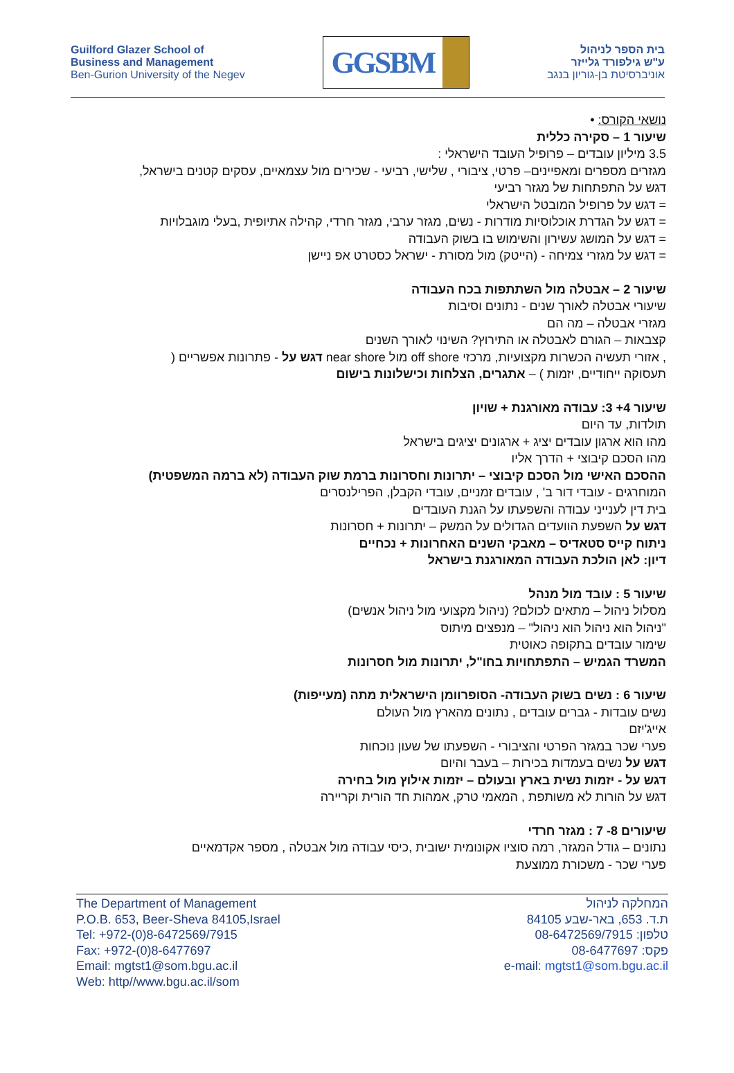Guilford Glazer School of
Business and Management
Ben-Gurion University of the Negev
GGSBM
בית הספר לניהול
ע"ש גילפורד גלייזר
אוניברסיטת בן-גוריון בנגב
נושאי הקורס: •
שיעור 1 – סקירה כללית
3.5 מיליון עובדים – פרופיל העובד הישראלי :
מגזרים מספרים ומאפיינים– פרטי, ציבורי , שלישי, רביעי - שכירים מול עצמאיים, עסקים קטנים בישראל,
דגש על התפתחות של מגזר רביעי
= דגש על פרופיל המובטל הישראלי
= דגש על הגדרת אוכלוסיות מודרות - נשים, מגזר ערבי, מגזר חרדי, קהילה אתיופית ,בעלי מוגבלויות
= דגש על המושג עשירון והשימוש בו בשוק העבודה
= דגש על מגזרי צמיחה - (הייטק) מול מסורת - ישראל כסטרט אפ ניישן
שיעור 2 – אבטלה מול השתתפות בכח העבודה
שיעורי אבטלה לאורך שנים - נתונים וסיבות
מגזרי אבטלה – מה הם
קצבאות – הגורם לאבטלה או התירוץ? השינוי לאורך השנים
, אזורי תעשיה הכשרות מקצועיות, מרכזי off shore מול near shore דגש על - פתרונות אפשריים (
תעסוקה ייחודיים, יזמות ) – אתגרים, הצלחות וכישלונות בישום
שיעור 4+ 3: עבודה מאורגנת + שויון
תולדות, עד היום
מהו הוא ארגון עובדים יציג + ארגונים יציגים בישראל
מהו הסכם קיבוצי + הדרך אליו
ההסכם האישי מול הסכם קיבוצי – יתרונות וחסרונות ברמת שוק העבודה (לא ברמה המשפטית)
המוחרגים - עובדי דור ב' , עובדים זמניים, עובדי הקבלן, הפרילנסרים
בית דין לענייני עבודה והשפעתו על הגנת העובדים
דגש על השפעת הוועדים הגדולים על המשק – יתרונות + חסרונות
ניתוח קייס סטאדיס – מאבקי השנים האחרונות + נכחיים
דיון: לאן הולכת העבודה המאורגנת בישראל
שיעור 5 : עובד מול מנהל
מסלול ניהול – מתאים לכולם? (ניהול מקצועי מול ניהול אנשים)
"ניהול הוא ניהול הוא ניהול" – מנפצים מיתוס
שימור עובדים בתקופה כאוטית
המשרד הגמיש – התפתחויות בחו"ל, יתרונות מול חסרונות
שיעור 6 : נשים בשוק העבודה- הסופרוומן הישראלית מתה (מעייפות)
נשים עובדות - גברים עובדים , נתונים מהארץ מול העולם
אייג'יזם
פערי שכר במגזר הפרטי והציבורי - השפעתו של שעון נוכחות
דגש על נשים בעמדות בכירות – בעבר והיום
דגש על - יזמות נשית בארץ ובעולם – יזמות אילוץ מול בחירה
דגש על הורות לא משותפת , המאמי טרק, אמהות חד הורית וקריירה
שיעורים 8- 7 : מגזר חרדי
נתונים – גודל המגזר, רמה סוציו אקונומית ישובית ,כיסי עבודה מול אבטלה , מספר אקדמאיים
פערי שכר - משכורת ממוצעת
The Department of Management
P.O.B. 653, Beer-Sheva 84105,Israel
Tel: +972-(0)8-6472569/7915
Fax: +972-(0)8-6477697
Email: mgtst1@som.bgu.ac.il
Web: http//www.bgu.ac.il/som
המחלקה לניהול
ת.ד. 653, באר-שבע 84105
טלפון: 08-6472569/7915
פקס: 08-6477697
e-mail: mgtst1@som.bgu.ac.il